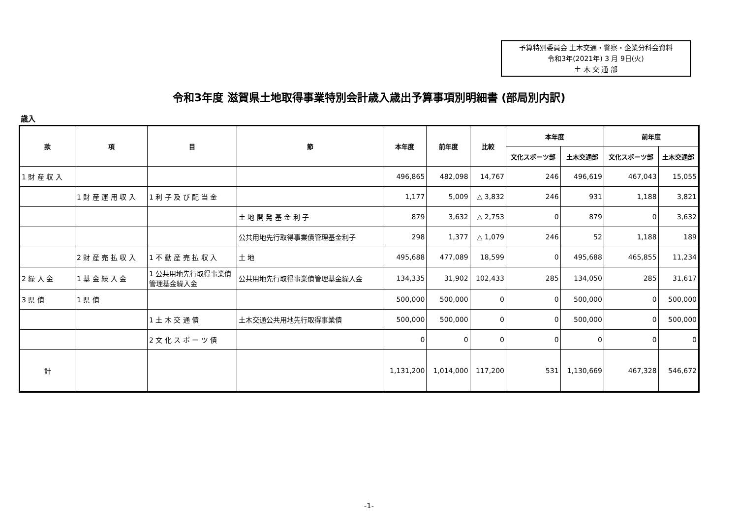予算特別委員会 土木交通・警察・企業分科会資料
令和3年(2021年) 3 月 9日(火)
土 木 交 通 部
令和3年度 滋賀県土地取得事業特別会計歳入歳出予算事項別明細書 (部局別内訳)
歳入
| 款 | 項 | 目 | 節 | 本年度 | 前年度 | 比較 | 本年度 | | 前年度 | |
| --- | --- | --- | --- | --- | --- | --- | --- | --- | --- | --- |
| | | | | | | | 文化スポーツ部 | 土木交通部 | 文化スポーツ部 | 土木交通部 |
| 1 財 産 収 入 | | | | 496,865 | 482,098 | 14,767 | 246 | 496,619 | 467,043 | 15,055 |
| | 1 財 産 運 用 収 入 | 1 利 子 及 び 配 当 金 | | 1,177 | 5,009 | △ 3,832 | 246 | 931 | 1,188 | 3,821 |
| | | | 土 地 開 発 基 金 利 子 | 879 | 3,632 | △ 2,753 | 0 | 879 | 0 | 3,632 |
| | | | 公共用地先行取得事業債管理基金利子 | 298 | 1,377 | △ 1,079 | 246 | 52 | 1,188 | 189 |
| | 2 財 産 売 払 収 入 | 1 不 動 産 売 払 収 入 | 土 地 | 495,688 | 477,089 | 18,599 | 0 | 495,688 | 465,855 | 11,234 |
| 2 繰 入 金 | 1 基 金 繰 入 金 | 1 公共用地先行取得事業債管理基金繰入金 | 公共用地先行取得事業債管理基金繰入金 | 134,335 | 31,902 | 102,433 | 285 | 134,050 | 285 | 31,617 |
| 3 県 債 | 1 県 債 | | | 500,000 | 500,000 | 0 | 0 | 500,000 | 0 | 500,000 |
| | | 1 土 木 交 通 債 | 土木交通公共用地先行取得事業債 | 500,000 | 500,000 | 0 | 0 | 500,000 | 0 | 500,000 |
| | | 2 文 化 ス ポ ー ツ 債 | | 0 | 0 | 0 | 0 | 0 | 0 | 0 |
| 計 | | | | 1,131,200 | 1,014,000 | 117,200 | 531 | 1,130,669 | 467,328 | 546,672 |
-1-